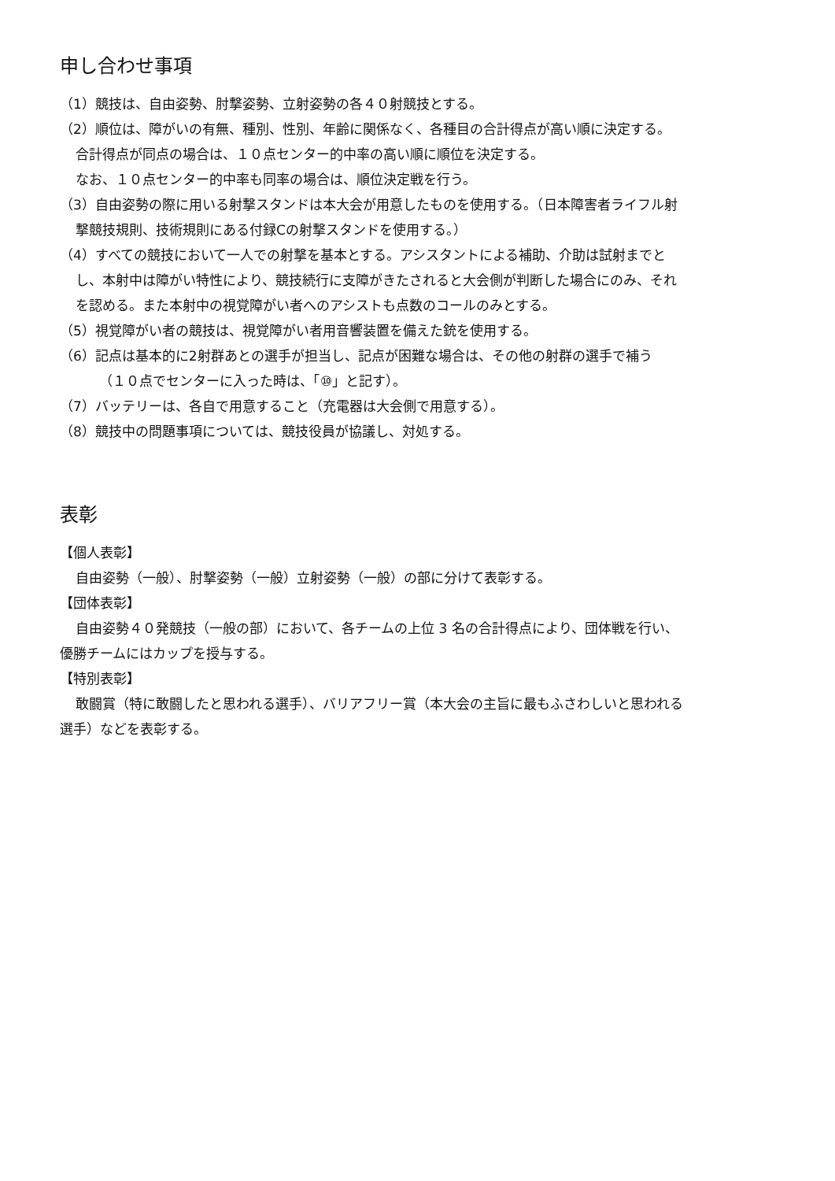申し合わせ事項
（1）競技は、自由姿勢、肘撃姿勢、立射姿勢の各４０射競技とする。
（2）順位は、障がいの有無、種別、性別、年齢に関係なく、各種目の合計得点が高い順に決定する。
合計得点が同点の場合は、１０点センター的中率の高い順に順位を決定する。
なお、１０点センター的中率も同率の場合は、順位決定戦を行う。
（3）自由姿勢の際に用いる射撃スタンドは本大会が用意したものを使用する。（日本障害者ライフル射
撃競技規則、技術規則にある付録Cの射撃スタンドを使用する。）
（4）すべての競技において一人での射撃を基本とする。アシスタントによる補助、介助は試射までと
し、本射中は障がい特性により、競技続行に支障がきたされると大会側が判断した場合にのみ、それ
を認める。また本射中の視覚障がい者へのアシストも点数のコールのみとする。
（5）視覚障がい者の競技は、視覚障がい者用音響装置を備えた銃を使用する。
（6）記点は基本的に2射群あとの選手が担当し、記点が困難な場合は、その他の射群の選手で補う
（１０点でセンターに入った時は、「⑩」と記す）。
（7）バッテリーは、各自で用意すること（充電器は大会側で用意する）。
（8）競技中の問題事項については、競技役員が協議し、対処する。
表彰
【個人表彰】
自由姿勢（一般）、肘撃姿勢（一般）立射姿勢（一般）の部に分けて表彰する。
【団体表彰】
自由姿勢４０発競技（一般の部）において、各チームの上位 3 名の合計得点により、団体戦を行い、
優勝チームにはカップを授与する。
【特別表彰】
敢闘賞（特に敢闘したと思われる選手）、バリアフリー賞（本大会の主旨に最もふさわしいと思われる
選手）などを表彰する。